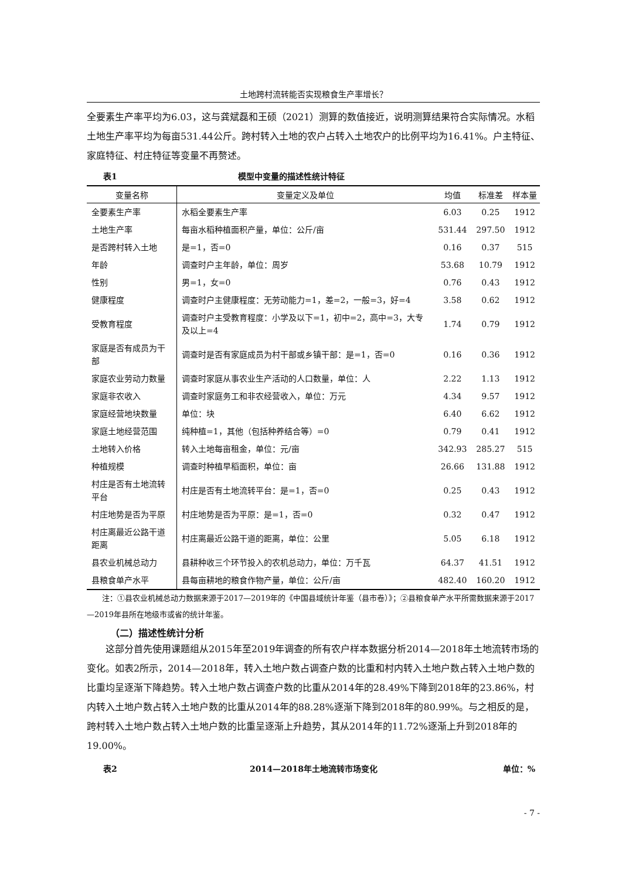土地跨村流转能否实现粮食生产率增长？
全要素生产率平均为6.03，这与龚斌磊和王硕（2021）测算的数值接近，说明测算结果符合实际情况。水稻土地生产率平均为每亩531.44公斤。跨村转入土地的农户占转入土地农户的比例平均为16.41%。户主特征、家庭特征、村庄特征等变量不再赘述。
表1 模型中变量的描述性统计特征
| 变量名称 | 变量定义及单位 | 均值 | 标准差 | 样本量 |
| --- | --- | --- | --- | --- |
| 全要素生产率 | 水稻全要素生产率 | 6.03 | 0.25 | 1912 |
| 土地生产率 | 每亩水稻种植面积产量，单位：公斤/亩 | 531.44 | 297.50 | 1912 |
| 是否跨村转入土地 | 是=1，否=0 | 0.16 | 0.37 | 515 |
| 年龄 | 调查时户主年龄，单位：周岁 | 53.68 | 10.79 | 1912 |
| 性别 | 男=1，女=0 | 0.76 | 0.43 | 1912 |
| 健康程度 | 调查时户主健康程度：无劳动能力=1，差=2，一般=3，好=4 | 3.58 | 0.62 | 1912 |
| 受教育程度 | 调查时户主受教育程度：小学及以下=1，初中=2，高中=3，大专及以上=4 | 1.74 | 0.79 | 1912 |
| 家庭是否有成员为干部 | 调查时是否有家庭成员为村干部或乡镇干部：是=1，否=0 | 0.16 | 0.36 | 1912 |
| 家庭农业劳动力数量 | 调查时家庭从事农业生产活动的人口数量，单位：人 | 2.22 | 1.13 | 1912 |
| 家庭非农收入 | 调查时家庭务工和非农经营收入，单位：万元 | 4.34 | 9.57 | 1912 |
| 家庭经营地块数量 | 单位：块 | 6.40 | 6.62 | 1912 |
| 家庭土地经营范围 | 纯种植=1，其他（包括种养结合等）=0 | 0.79 | 0.41 | 1912 |
| 土地转入价格 | 转入土地每亩租金，单位：元/亩 | 342.93 | 285.27 | 515 |
| 种植规模 | 调查时种植早稻面积，单位：亩 | 26.66 | 131.88 | 1912 |
| 村庄是否有土地流转平台 | 村庄是否有土地流转平台：是=1，否=0 | 0.25 | 0.43 | 1912 |
| 村庄地势是否为平原 | 村庄地势是否为平原：是=1，否=0 | 0.32 | 0.47 | 1912 |
| 村庄离最近公路干道距离 | 村庄离最近公路干道的距离，单位：公里 | 5.05 | 6.18 | 1912 |
| 县农业机械总动力 | 县耕种收三个环节投入的农机总动力，单位：万千瓦 | 64.37 | 41.51 | 1912 |
| 县粮食单产水平 | 县每亩耕地的粮食作物产量，单位：公斤/亩 | 482.40 | 160.20 | 1912 |
　　注：①县农业机械总动力数据来源于2017—2019年的《中国县域统计年鉴（县市卷）》；②县粮食单产水平所需数据来源于2017—2019年县所在地级市或省的统计年鉴。
（二）描述性统计分析
　　这部分首先使用课题组从2015年至2019年调查的所有农户样本数据分析2014—2018年土地流转市场的变化。如表2所示，2014—2018年，转入土地户数占调查户数的比重和村内转入土地户数占转入土地户数的比重均呈逐渐下降趋势。转入土地户数占调查户数的比重从2014年的28.49%下降到2018年的23.86%，村内转入土地户数占转入土地户数的比重从2014年的88.28%逐渐下降到2018年的80.99%。与之相反的是，跨村转入土地户数占转入土地户数的比重呈逐渐上升趋势，其从2014年的11.72%逐渐上升到2018年的19.00%。
表2 2014—2018年土地流转市场变化 单位：%
- 7 -